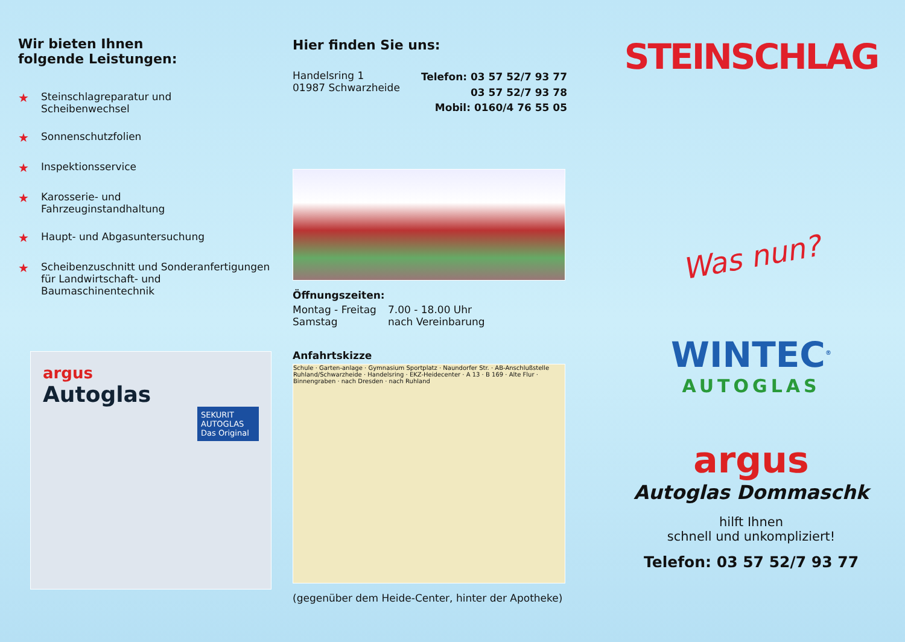Wir bieten Ihnen
folgende Leistungen:
★ Steinschlagreparatur und
Scheibenwechsel
★ Sonnenschutzfolien
★ Inspektionsservice
★ Karosserie- und
Fahrzeuginstandhaltung
★ Haupt- und Abgasuntersuchung
★ Scheibenzuschnitt und Sonderanfertigungen
für Landwirtschaft- und
Baumaschinentechnik
argus
Autoglas
SEKURIT AUTOGLAS
Das Original
Hier finden Sie uns:
Handelsring 1
01987 Schwarzheide
Telefon: 03 57 52/7 93 77
03 57 52/7 93 78
Mobil: 0160/4 76 55 05
Öffnungszeiten:
Montag - Freitag
Samstag 7.00 - 18.00 Uhr
nach Vereinbarung
Anfahrtskizze
Schule · Garten-anlage · Gymnasium Sportplatz · Naundorfer Str. · AB-Anschlußstelle Ruhland/Schwarzheide · Handelsring · EKZ-Heidecenter · A 13 · B 169 · Alte Flur · Binnengraben · nach Dresden · nach Ruhland
(gegenüber dem Heide-Center, hinter der Apotheke)
STEINSCHLAG
Was nun?
WINTEC<sup>®</sup>
AUTOGLAS
argus
Autoglas Dommaschk
hilft Ihnen
schnell und unkompliziert!
Telefon: 03 57 52/7 93 77